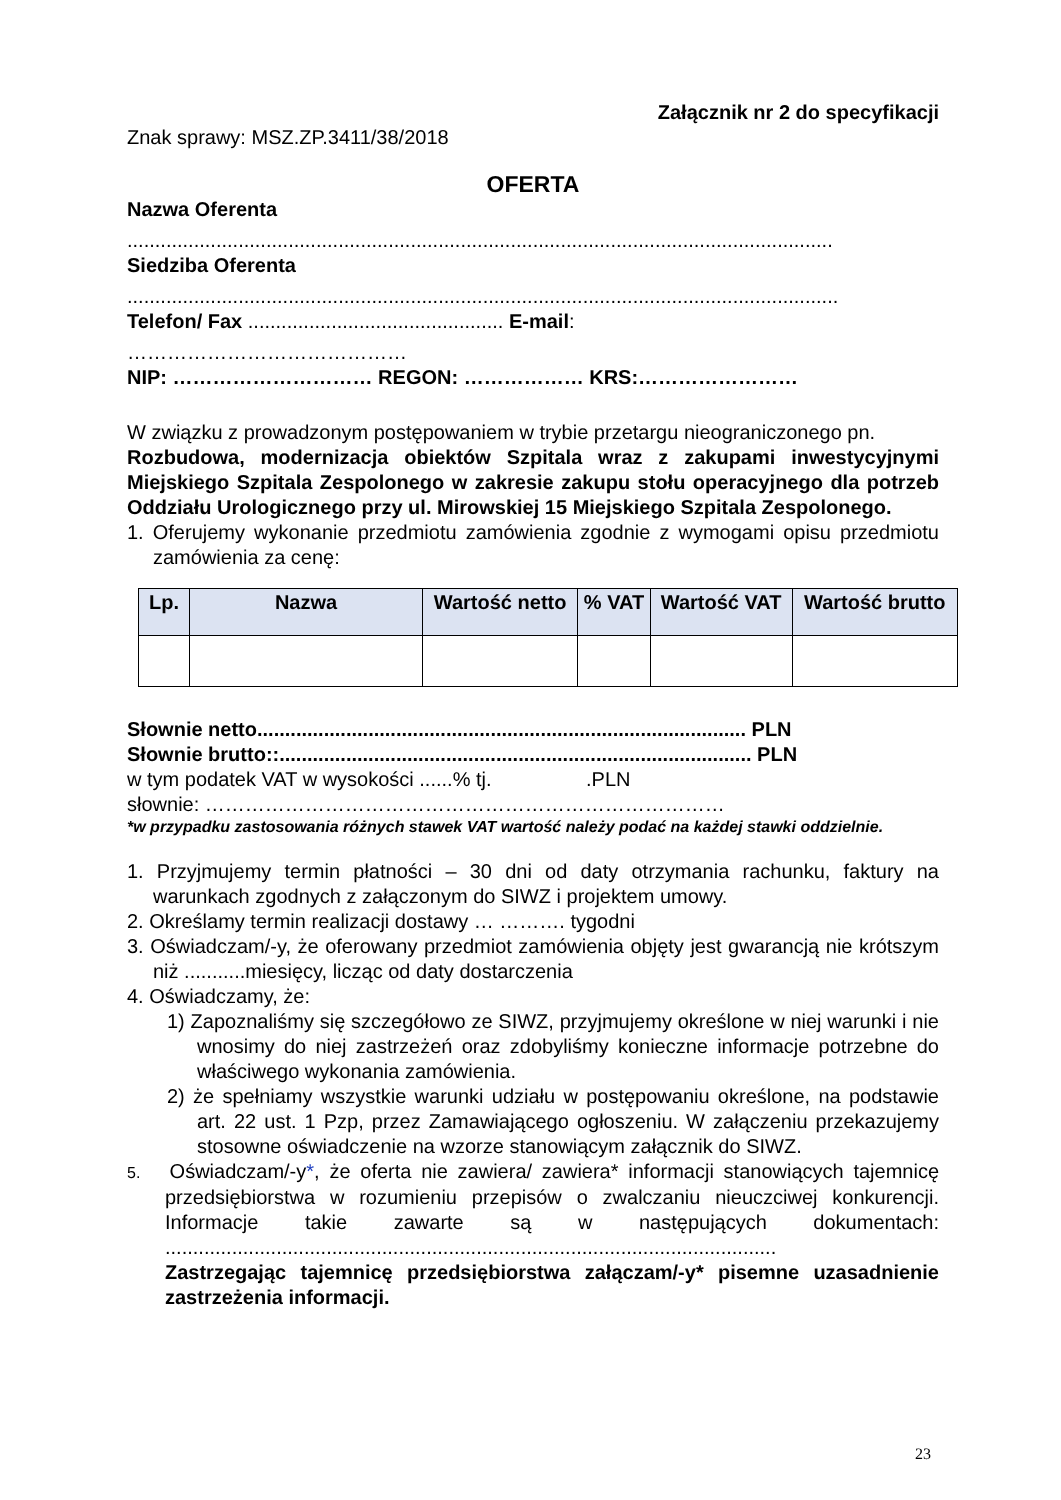Załącznik nr 2 do specyfikacji
Znak sprawy: MSZ.ZP.3411/38/2018
OFERTA
Nazwa Oferenta
...............................................................................................................................
Siedziba Oferenta
................................................................................................................................
Telefon/ Fax .............................................. E-mail:
……………………………………
NIP: ………………………… REGON: ……………… KRS:……………………
W związku z prowadzonym postępowaniem w trybie przetargu nieograniczonego pn.
Rozbudowa, modernizacja obiektów Szpitala wraz z zakupami inwestycyjnymi Miejskiego Szpitala Zespolonego w zakresie zakupu stołu operacyjnego dla potrzeb Oddziału Urologicznego przy ul. Mirowskiej 15 Miejskiego Szpitala Zespolonego.
1. Oferujemy wykonanie przedmiotu zamówienia zgodnie z wymogami opisu przedmiotu zamówienia za cenę:
| Lp. | Nazwa | Wartość netto | % VAT | Wartość VAT | Wartość brutto |
| --- | --- | --- | --- | --- | --- |
Słownie netto........................................................................................ PLN
Słownie brutto::..................................................................................... PLN
w tym podatek VAT w wysokości ......% tj. .PLN
słownie: ……………………………………………………………………
*w przypadku zastosowania różnych stawek VAT wartość należy podać na każdej stawki oddzielnie.
1. Przyjmujemy termin płatności – 30 dni od daty otrzymania rachunku, faktury na warunkach zgodnych z załączonym do SIWZ i projektem umowy.
2. Określamy termin realizacji dostawy … ………. tygodni
3. Oświadczam/-y, że oferowany przedmiot zamówienia objęty jest gwarancją nie krótszym niż ...........miesięcy, licząc od daty dostarczenia
4. Oświadczamy, że:
1) Zapoznaliśmy się szczegółowo ze SIWZ, przyjmujemy określone w niej warunki i nie wnosimy do niej zastrzeżeń oraz zdobyliśmy konieczne informacje potrzebne do właściwego wykonania zamówienia.
2) że spełniamy wszystkie warunki udziału w postępowaniu określone, na podstawie art. 22 ust. 1 Pzp, przez Zamawiającego ogłoszeniu. W załączeniu przekazujemy stosowne oświadczenie na wzorze stanowiącym załącznik do SIWZ.
5. Oświadczam/-y*, że oferta nie zawiera/ zawiera* informacji stanowiących tajemnicę przedsiębiorstwa w rozumieniu przepisów o zwalczaniu nieuczciwej konkurencji. Informacje takie zawarte są w następujących dokumentach: ..............................................................................................................
Zastrzegając tajemnicę przedsiębiorstwa załączam/-y* pisemne uzasadnienie zastrzeżenia informacji.
23